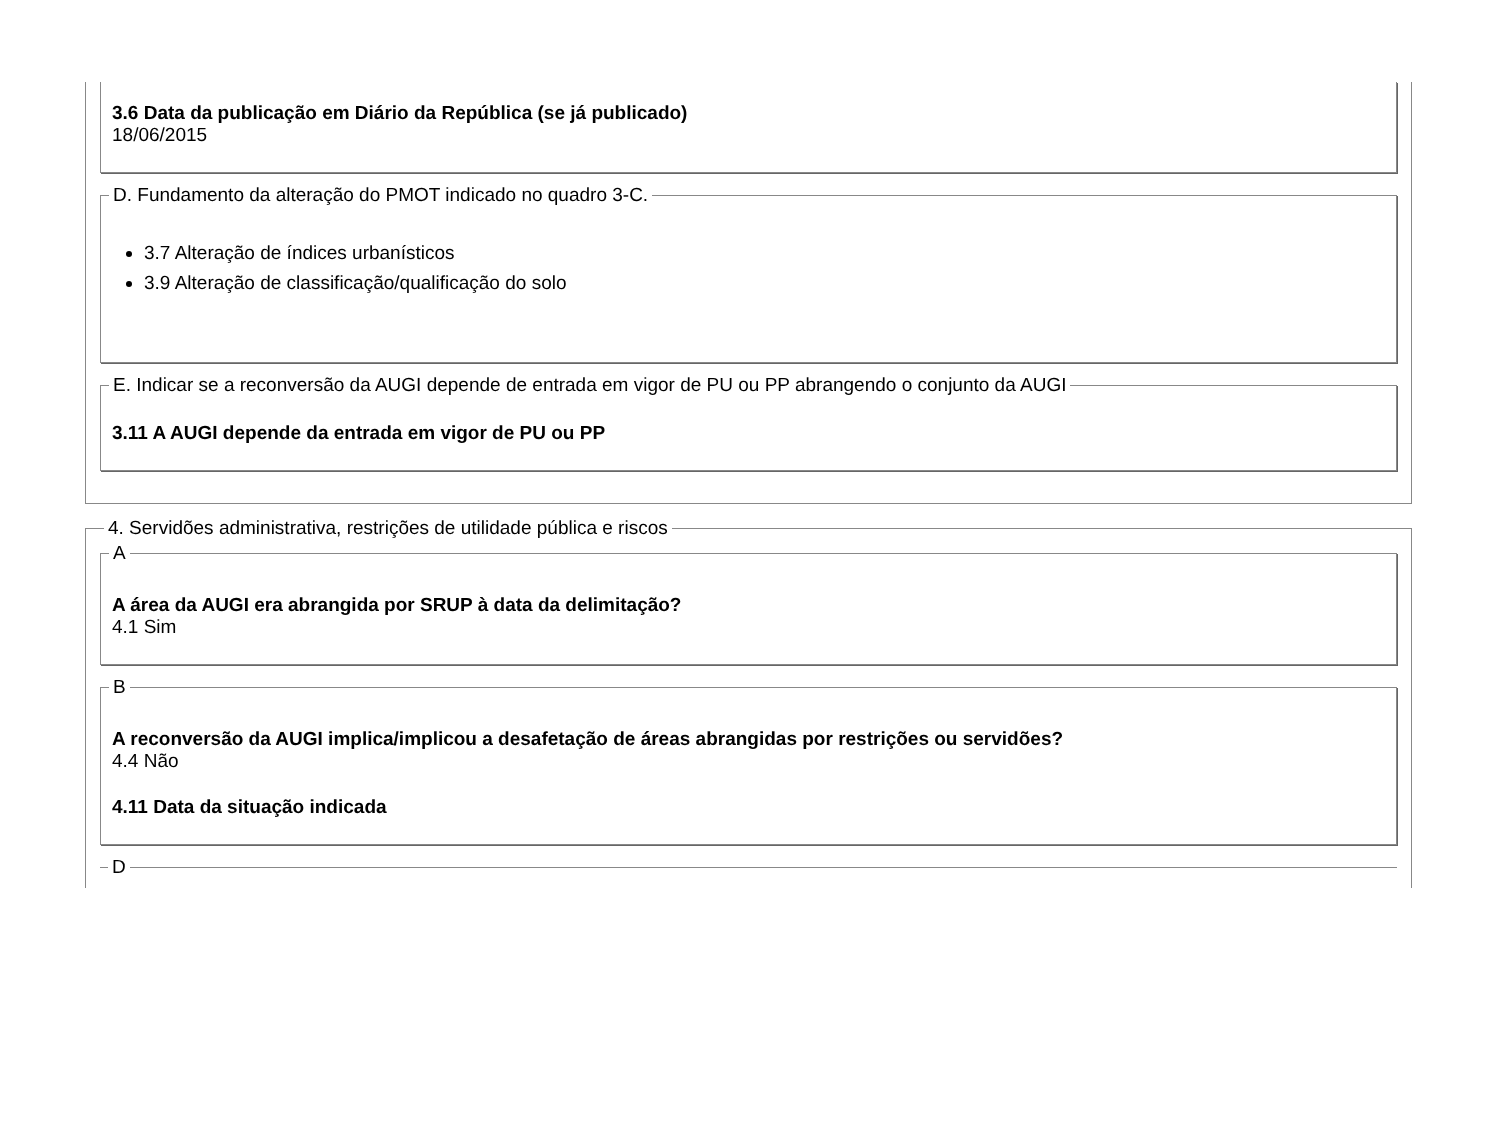3.6 Data da publicação em Diário da República (se já publicado)
18/06/2015
D. Fundamento da alteração do PMOT indicado no quadro 3-C.
3.7 Alteração de índices urbanísticos
3.9 Alteração de classificação/qualificação do solo
E. Indicar se a reconversão da AUGI depende de entrada em vigor de PU ou PP abrangendo o conjunto da AUGI
3.11 A AUGI depende da entrada em vigor de PU ou PP
4. Servidões administrativa, restrições de utilidade pública e riscos
A
A área da AUGI era abrangida por SRUP à data da delimitação?
4.1 Sim
B
A reconversão da AUGI implica/implicou a desafetação de áreas abrangidas por restrições ou servidões?
4.4 Não
4.11 Data da situação indicada
D